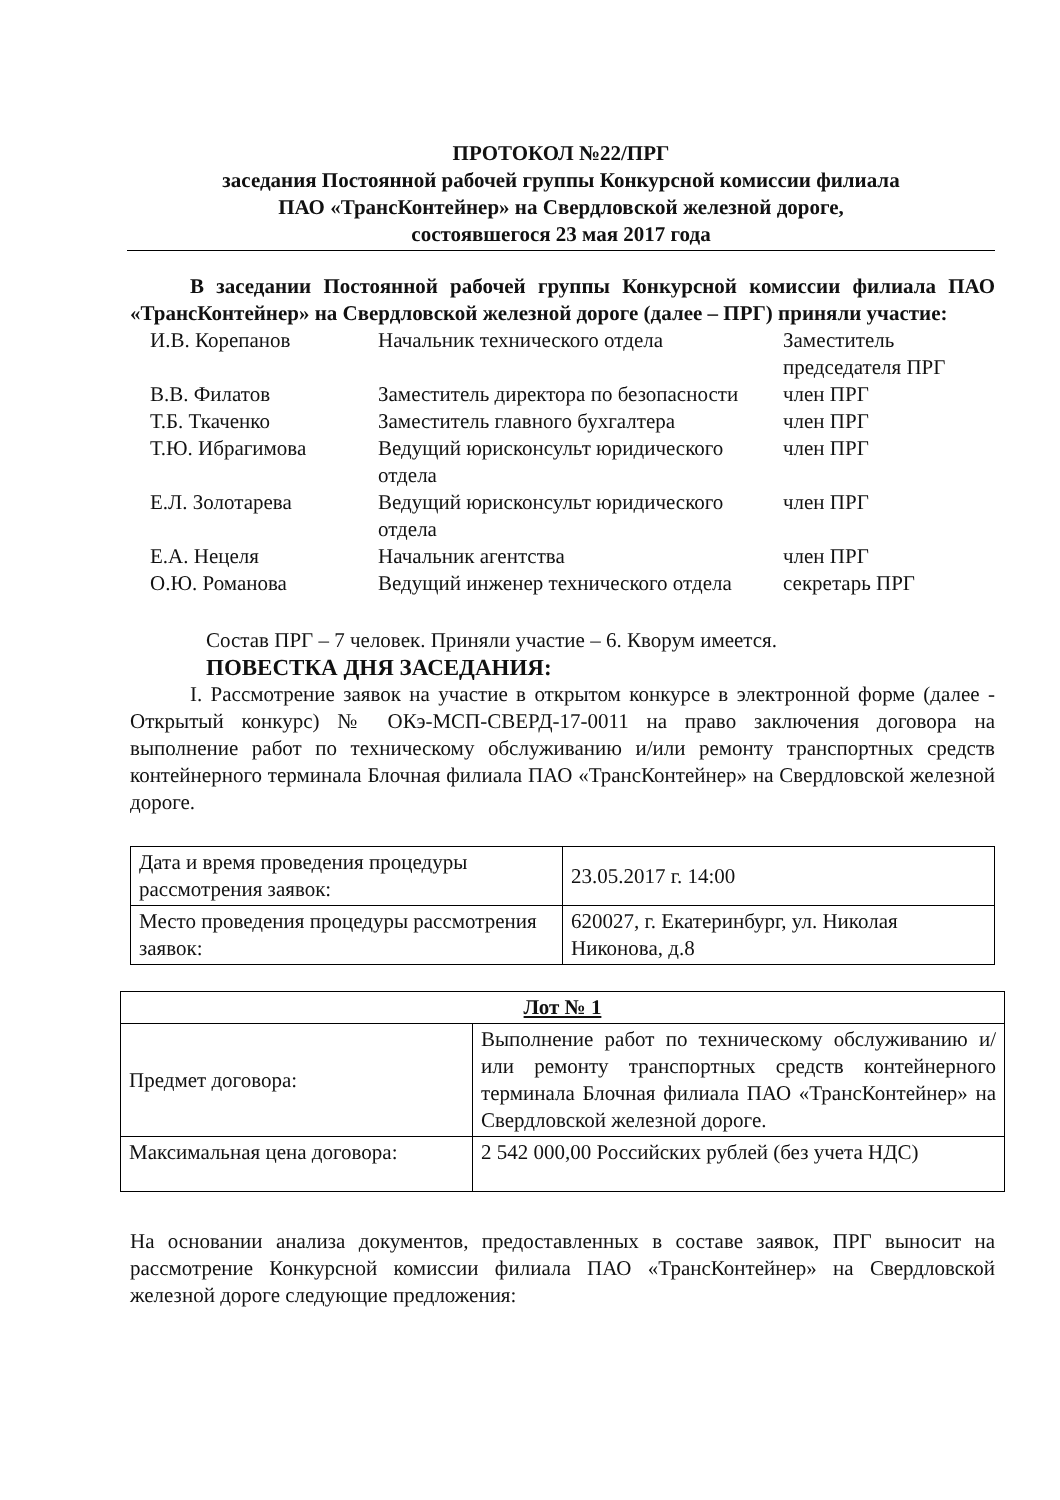ПРОТОКОЛ №22/ПРГ
заседания Постоянной рабочей группы Конкурсной комиссии филиала
ПАО «ТрансКонтейнер» на Свердловской железной дороге,
состоявшегося 23 мая 2017 года
В заседании Постоянной рабочей группы Конкурсной комиссии филиала ПАО «ТрансКонтейнер» на Свердловской железной дороге (далее – ПРГ) приняли участие:
| И.В. Корепанов | Начальник технического отдела | Заместитель председателя ПРГ |
| В.В. Филатов | Заместитель директора по безопасности | член ПРГ |
| Т.Б. Ткаченко | Заместитель главного бухгалтера | член ПРГ |
| Т.Ю. Ибрагимова | Ведущий юрисконсульт юридического отдела | член ПРГ |
| Е.Л. Золотарева | Ведущий юрисконсульт юридического отдела | член ПРГ |
| Е.А. Нецеля | Начальник агентства | член ПРГ |
| О.Ю. Романова | Ведущий инженер технического отдела | секретарь ПРГ |
Состав ПРГ – 7 человек. Приняли участие – 6. Кворум имеется.
ПОВЕСТКА ДНЯ ЗАСЕДАНИЯ:
I. Рассмотрение заявок на участие в открытом конкурсе в электронной форме (далее - Открытый конкурс) № ОКэ-МСП-СВЕРД-17-0011 на право заключения договора на выполнение работ по техническому обслуживанию и/или ремонту транспортных средств контейнерного терминала Блочная филиала ПАО «ТрансКонтейнер» на Свердловской железной дороге.
| Дата и время проведения процедуры рассмотрения заявок: | 23.05.2017 г. 14:00 |
| Место проведения процедуры рассмотрения заявок: | 620027, г. Екатеринбург, ул. Николая Никонова, д.8 |
| Лот № 1 | |
| Предмет договора: | Выполнение работ по техническому обслуживанию и/или ремонту транспортных средств контейнерного терминала Блочная филиала ПАО «ТрансКонтейнер» на Свердловской железной дороге. |
| Максимальная цена договора: | 2 542 000,00 Российских рублей (без учета НДС) |
На основании анализа документов, предоставленных в составе заявок, ПРГ выносит на рассмотрение Конкурсной комиссии филиала ПАО «ТрансКонтейнер» на Свердловской железной дороге следующие предложения: